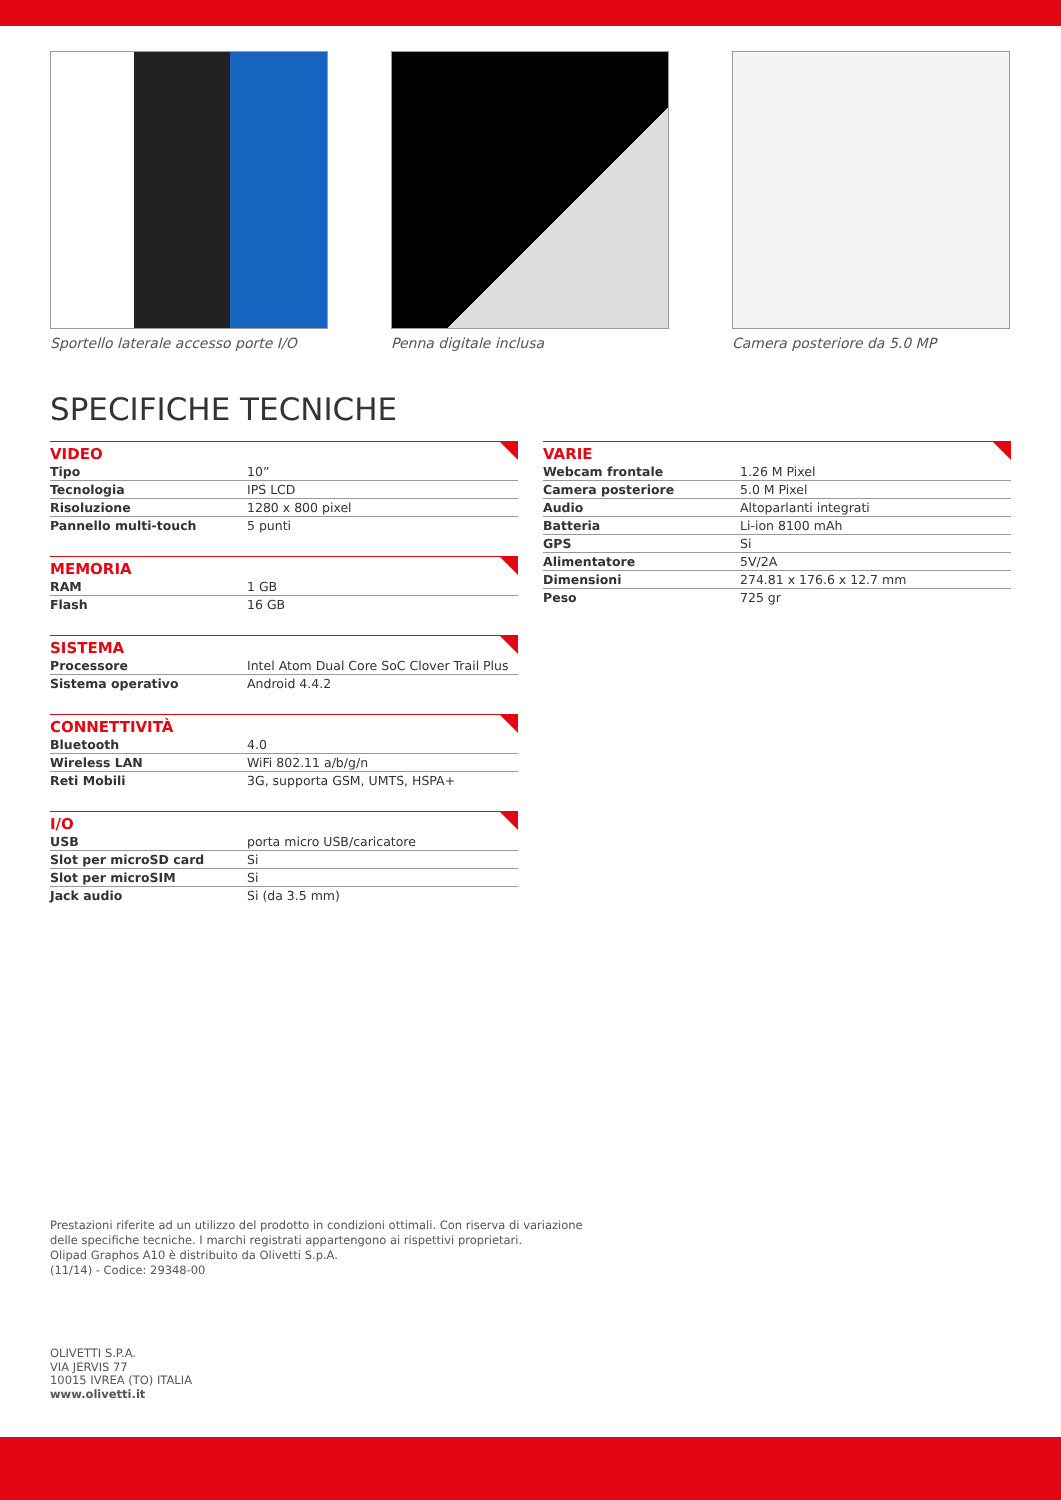Sportello laterale accesso porte I/O
Penna digitale inclusa Camera posteriore da 5.0 MP
SPECIFICHE TECNICHE
| VIDEO | |
| --- | --- |
| Tipo | 10” |
| Tecnologia | IPS LCD |
| Risoluzione | 1280 x 800 pixel |
| Pannello multi-touch | 5 punti |
| MEMORIA | |
| --- | --- |
| RAM | 1 GB |
| Flash | 16 GB |
| SISTEMA | |
| --- | --- |
| Processore | Intel Atom Dual Core SoC Clover Trail Plus |
| Sistema operativo | Android 4.4.2 |
| CONNETTIVITÀ | |
| --- | --- |
| Bluetooth | 4.0 |
| Wireless LAN | WiFi 802.11 a/b/g/n |
| Reti Mobili | 3G, supporta GSM, UMTS, HSPA+ |
| I/O | |
| --- | --- |
| USB | porta micro USB/caricatore |
| Slot per microSD card | Si |
| Slot per microSIM | Si |
| Jack audio | Si (da 3.5 mm) |
| VARIE | |
| --- | --- |
| Webcam frontale | 1.26 M Pixel |
| Camera posteriore | 5.0 M Pixel |
| Audio | Altoparlanti integrati |
| Batteria | Li-ion 8100 mAh |
| GPS | Si |
| Alimentatore | 5V/2A |
| Dimensioni | 274.81 x 176.6 x 12.7 mm |
| Peso | 725 gr |
Prestazioni riferite ad un utilizzo del prodotto in condizioni ottimali. Con riserva di variazione
delle specifiche tecniche. I marchi registrati appartengono ai rispettivi proprietari.
Olipad Graphos A10 è distribuito da Olivetti S.p.A.
(11/14) - Codice: 29348-00
OLIVETTI S.P.A.
VIA JERVIS 77
10015 IVREA (TO) ITALIA
www.olivetti.it